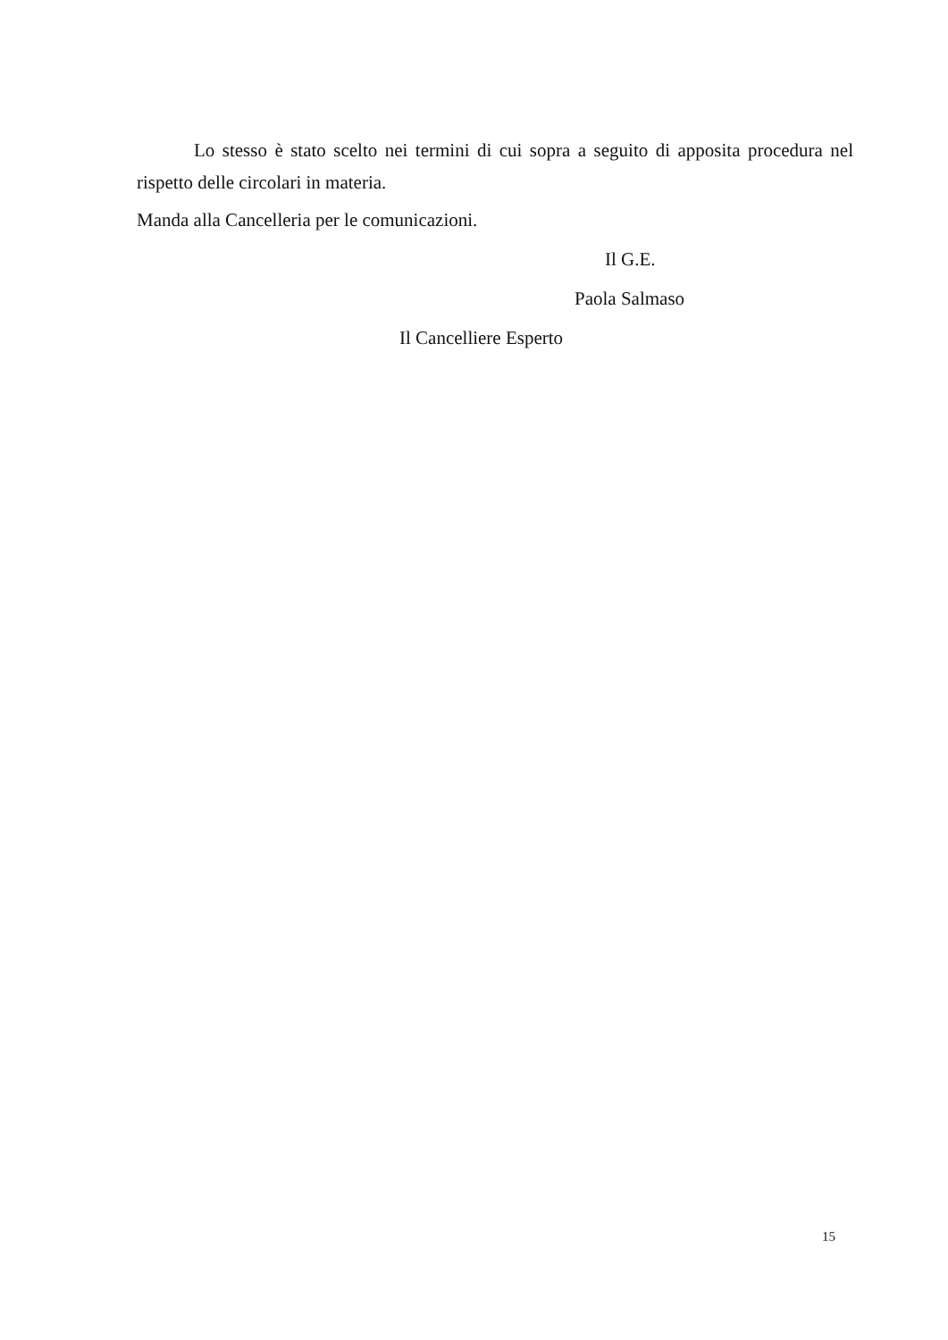Lo stesso è stato scelto nei termini di cui sopra a seguito di apposita procedura nel rispetto delle circolari in materia.
Manda alla Cancelleria per le comunicazioni.
Il G.E.
Paola Salmaso
Il Cancelliere Esperto
15